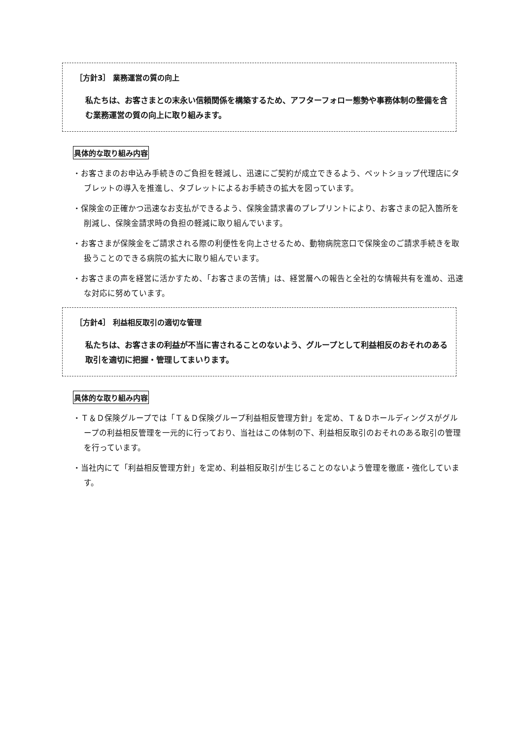［方針3］ 業務運営の質の向上
私たちは、お客さまとの末永い信頼関係を構築するため、アフターフォロー態勢や事務体制の整備を含む業務運営の質の向上に取り組みます。
具体的な取り組み内容
・お客さまのお申込み手続きのご負担を軽減し、迅速にご契約が成立できるよう、ペットショップ代理店にタブレットの導入を推進し、タブレットによるお手続きの拡大を図っています。
・保険金の正確かつ迅速なお支払ができるよう、保険金請求書のプレプリントにより、お客さまの記入箇所を削減し、保険金請求時の負担の軽減に取り組んでいます。
・お客さまが保険金をご請求される際の利便性を向上させるため、動物病院窓口で保険金のご請求手続きを取扱うことのできる病院の拡大に取り組んでいます。
・お客さまの声を経営に活かすため、「お客さまの苦情」は、経営層への報告と全社的な情報共有を進め、迅速な対応に努めています。
［方針4］ 利益相反取引の適切な管理
私たちは、お客さまの利益が不当に害されることのないよう、グループとして利益相反のおそれのある取引を適切に把握・管理してまいります。
具体的な取り組み内容
・Ｔ＆Ｄ保険グループでは「Ｔ＆Ｄ保険グループ利益相反管理方針」を定め、Ｔ＆Ｄホールディングスがグループの利益相反管理を一元的に行っており、当社はこの体制の下、利益相反取引のおそれのある取引の管理を行っています。
・当社内にて「利益相反管理方針」を定め、利益相反取引が生じることのないよう管理を徹底・強化しています。